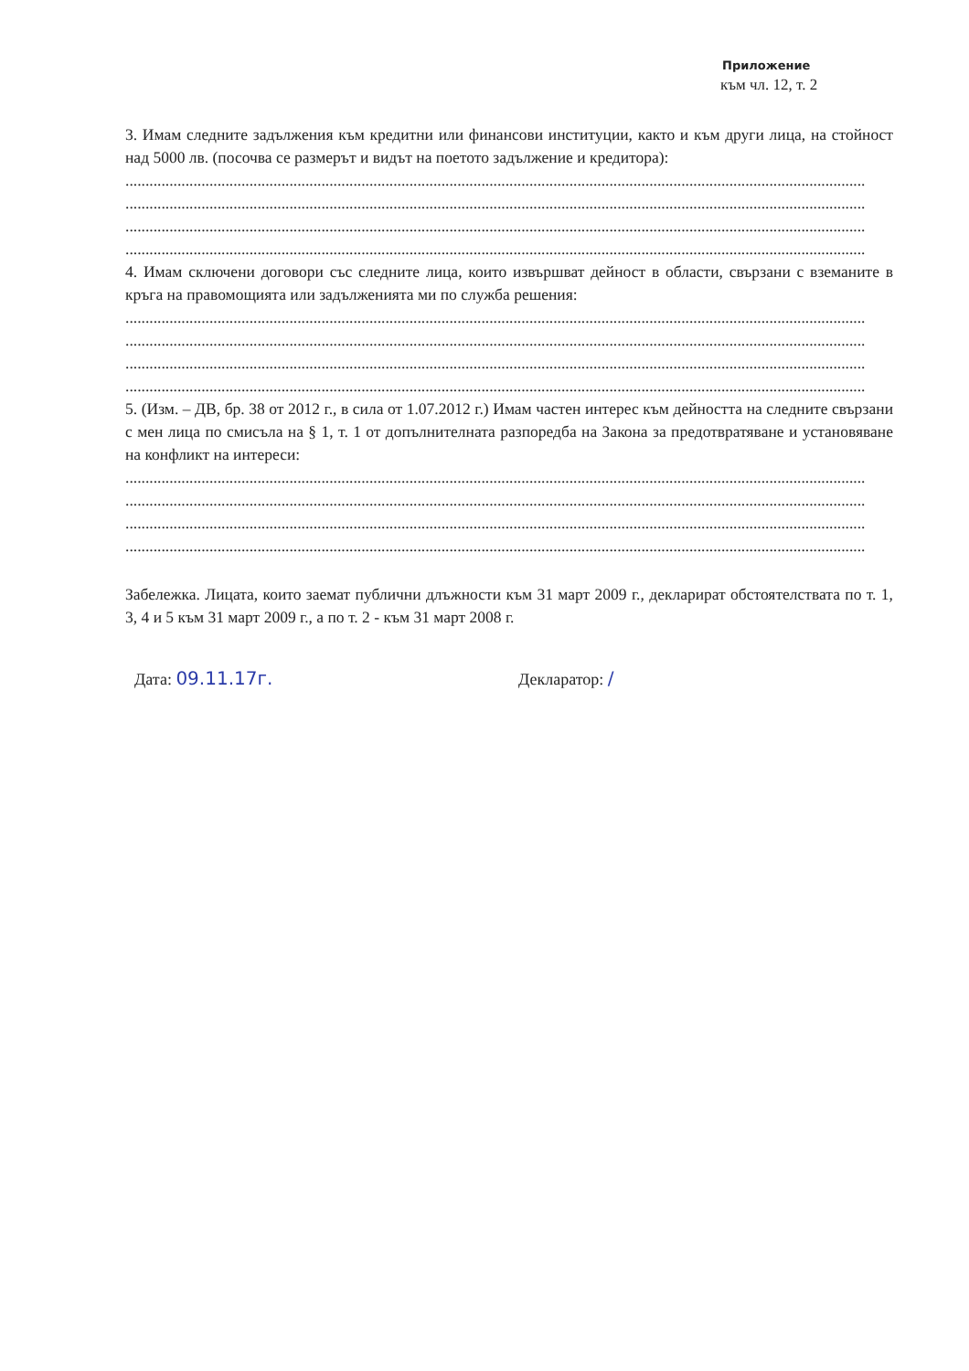Приложение
към чл. 12, т. 2
3. Имам следните задължения към кредитни или финансови институции, както и към други лица, на стойност над 5000 лв. (посочва се размерът и видът на поетото задължение и кредитора):
.........................................................................................................................................................................................
.........................................................................................................................................................................................
.........................................................................................................................................................................................
.........................................................................................................................................................................................
4. Имам сключени договори със следните лица, които извършват дейност в области, свързани с вземаните в кръга на правомощията или задълженията ми по служба решения:
.........................................................................................................................................................................................
.........................................................................................................................................................................................
.........................................................................................................................................................................................
.........................................................................................................................................................................................
5. (Изм. – ДВ, бр. 38 от 2012 г., в сила от 1.07.2012 г.) Имам частен интерес към дейността на следните свързани с мен лица по смисъла на § 1, т. 1 от допълнителната разпоредба на Закона за предотвратяване и установяване на конфликт на интереси:
.........................................................................................................................................................................................
.........................................................................................................................................................................................
.........................................................................................................................................................................................
.........................................................................................................................................................................................
Забележка. Лицата, които заемат публични длъжности към 31 март 2009 г., декларират обстоятелствата по т. 1, 3, 4 и 5 към 31 март 2009 г., а по т. 2 - към 31 март 2008 г.
Дата: 09.11.17г. Декларатор: /